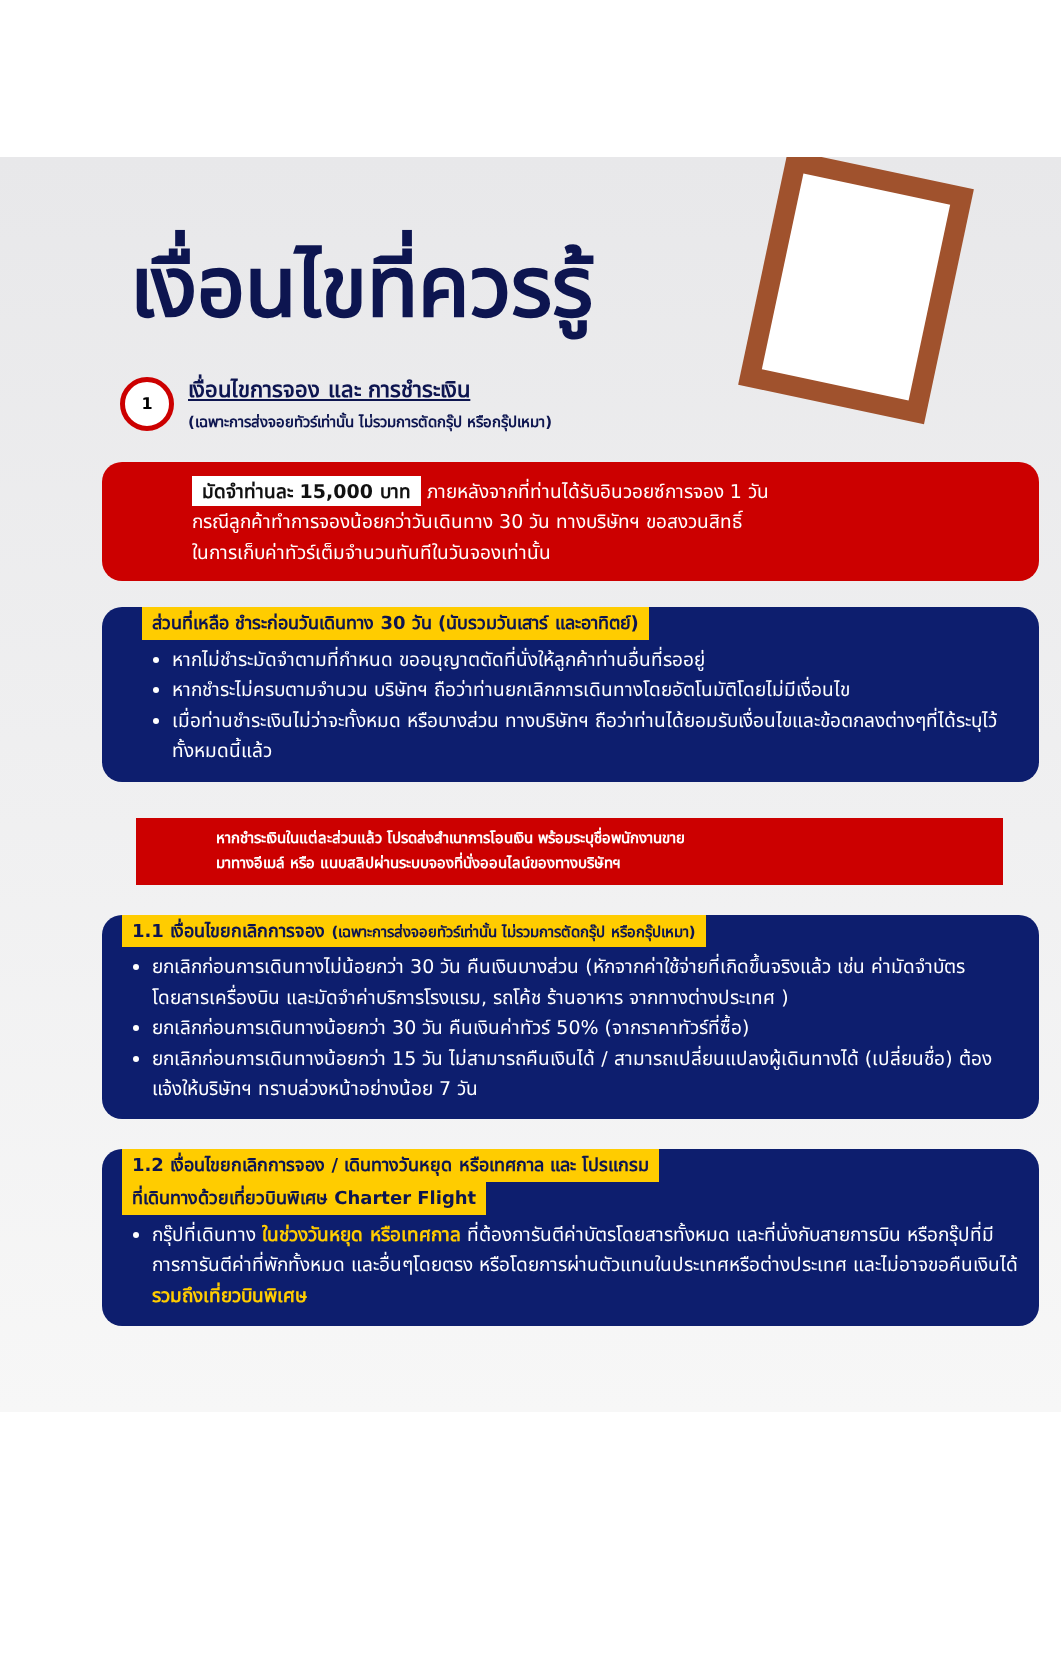เงื่อนไขที่ควรรู้
1
เงื่อนไขการจอง และ การชำระเงิน
(เฉพาะการส่งจอยทัวร์เท่านั้น ไม่รวมการตัดกรุ๊ป หรือกรุ๊ปเหมา)
มัดจำท่านละ 15,000 บาท ภายหลังจากที่ท่านได้รับอินวอยซ์การจอง 1 วัน
กรณีลูกค้าทำการจองน้อยกว่าวันเดินทาง 30 วัน ทางบริษัทฯ ขอสงวนสิทธิ์
ในการเก็บค่าทัวร์เต็มจำนวนทันทีในวันจองเท่านั้น
ส่วนที่เหลือ ชำระก่อนวันเดินทาง 30 วัน (นับรวมวันเสาร์ และอาทิตย์)
หากไม่ชำระมัดจำตามที่กำหนด ขออนุญาตตัดที่นั่งให้ลูกค้าท่านอื่นที่รออยู่
หากชำระไม่ครบตามจำนวน บริษัทฯ ถือว่าท่านยกเลิกการเดินทางโดยอัตโนมัติโดยไม่มีเงื่อนไข
เมื่อท่านชำระเงินไม่ว่าจะทั้งหมด หรือบางส่วน ทางบริษัทฯ ถือว่าท่านได้ยอมรับเงื่อนไขและข้อตกลงต่างๆที่ได้ระบุไว้ทั้งหมดนี้แล้ว
หากชำระเงินในแต่ละส่วนแล้ว โปรดส่งสำเนาการโอนเงิน พร้อมระบุชื่อพนักงานขาย
มาทางอีเมล์ หรือ แนบสลิปผ่านระบบจองที่นั่งออนไลน์ของทางบริษัทฯ
1.1 เงื่อนไขยกเลิกการจอง (เฉพาะการส่งจอยทัวร์เท่านั้น ไม่รวมการตัดกรุ๊ป หรือกรุ๊ปเหมา)
ยกเลิกก่อนการเดินทางไม่น้อยกว่า 30 วัน คืนเงินบางส่วน (หักจากค่าใช้จ่ายที่เกิดขึ้นจริงแล้ว เช่น ค่ามัดจำบัตรโดยสารเครื่องบิน และมัดจำค่าบริการโรงแรม, รถโค้ช ร้านอาหาร จากทางต่างประเทศ )
ยกเลิกก่อนการเดินทางน้อยกว่า 30 วัน คืนเงินค่าทัวร์ 50% (จากราคาทัวร์ที่ซื้อ)
ยกเลิกก่อนการเดินทางน้อยกว่า 15 วัน ไม่สามารถคืนเงินได้ / สามารถเปลี่ยนแปลงผู้เดินทางได้ (เปลี่ยนชื่อ) ต้องแจ้งให้บริษัทฯ ทราบล่วงหน้าอย่างน้อย 7 วัน
1.2 เงื่อนไขยกเลิกการจอง / เดินทางวันหยุด หรือเทศกาล และ โปรแกรม
ที่เดินทางด้วยเที่ยวบินพิเศษ Charter Flight
กรุ๊ปที่เดินทาง ในช่วงวันหยุด หรือเทศกาล ที่ต้องการันตีค่าบัตรโดยสารทั้งหมด และที่นั่งกับสายการบิน หรือกรุ๊ปที่มีการการันตีค่าที่พักทั้งหมด และอื่นๆโดยตรง หรือโดยการผ่านตัวแทนในประเทศหรือต่างประเทศ และไม่อาจขอคืนเงินได้ รวมถึงเที่ยวบินพิเศษ